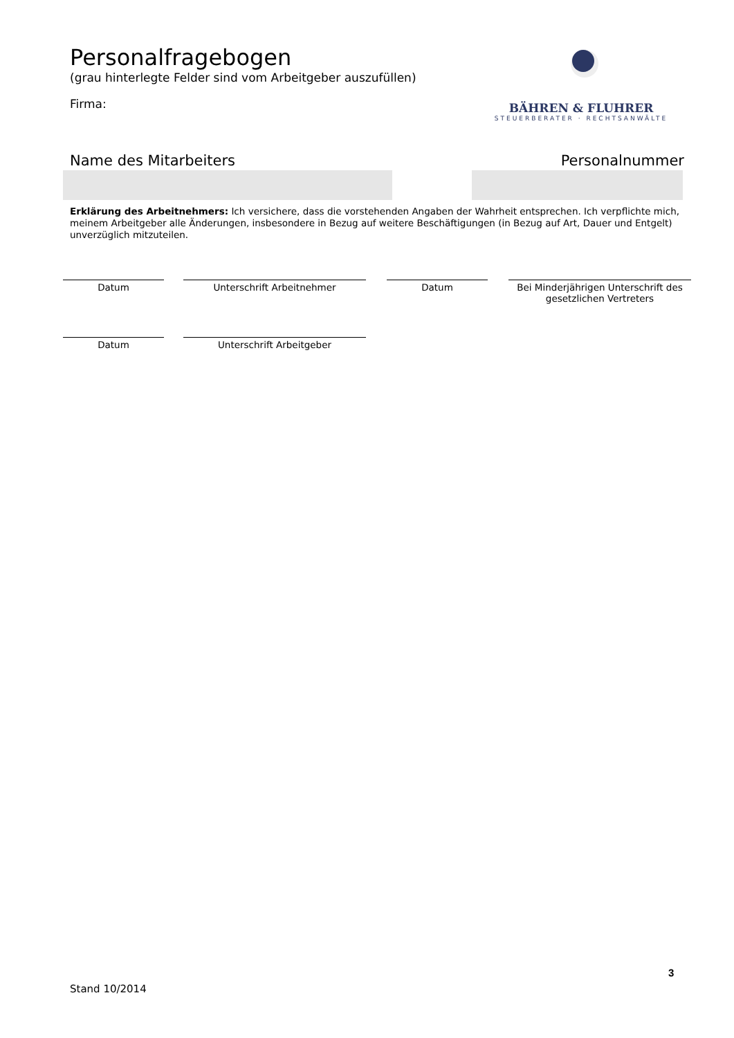Personalfragebogen
(grau hinterlegte Felder sind vom Arbeitgeber auszufüllen)
Firma:
BÄHREN & FLUHRER
STEUERBERATER · RECHTSANWÄLTE
Name des Mitarbeiters Personalnummer
Erklärung des Arbeitnehmers: Ich versichere, dass die vorstehenden Angaben der Wahrheit entsprechen. Ich verpflichte mich, meinem Arbeitgeber alle Änderungen, insbesondere in Bezug auf weitere Beschäftigungen (in Bezug auf Art, Dauer und Entgelt) unverzüglich mitzuteilen.
Datum Unterschrift Arbeitnehmer Datum Bei Minderjährigen Unterschrift des gesetzlichen Vertreters
Datum Unterschrift Arbeitgeber
3
Stand 10/2014